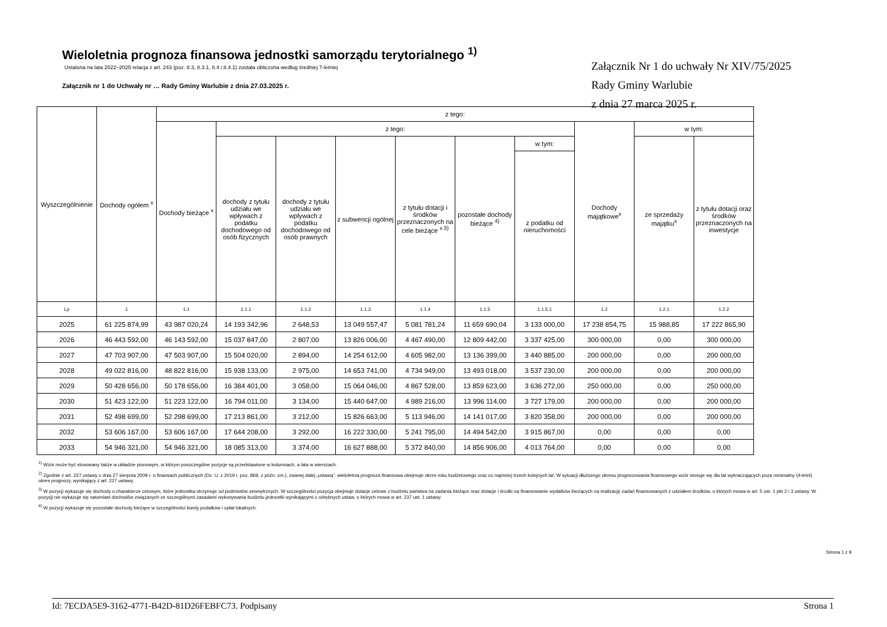Wieloletnia prognoza finansowa jednostki samorządu terytorialnego <sup>1)</sup>
Ustalona na lata 2022–2025 relacja z art. 243 (poz. 8.3, 8.3.1, 8.4 i 8.4.1) została obliczona według średniej 7-letniej
Załącznik nr 1 do Uchwały nr … Rady Gminy Warlubie z dnia 27.03.2025 r.
Załącznik Nr 1 do uchwały Nr XIV/75/2025
Rady Gminy Warlubie
z dnia 27 marca 2025 r.
| Wyszczególnienie | Dochody ogółem <sup>x</sup> | z tego: | | | | | | | | | |
| --- | --- | --- | --- | --- | --- | --- | --- | --- | --- | --- | --- |
| | | Dochody bieżące <sup>x</sup> | z tego: | | | | | | Dochody majątkowe<sup>x</sup> | w tym: | |
| | | | dochody z tytułu udziału we wpływach z podatku dochodowego od osób fizycznych | dochody z tytułu udziału we wpływach z podatku dochodowego od osób prawnych | z subwencji ogólnej | z tytułu dotacji i środków przeznaczonych na cele bieżące <sup>x 3)</sup> | pozostałe dochody bieżące <sup>4)</sup> | w tym: | | ze sprzedaży majątku<sup>x</sup> | z tytułu dotacji oraz środków przeznaczonych na inwestycje |
| | | | | | | | | z podatku od nieruchomości | | | |
| Lp | 1 | 1.1 | 1.1.1 | 1.1.2 | 1.1.3 | 1.1.4 | 1.1.5 | 1.1.5.1 | 1.2 | 1.2.1 | 1.2.2 |
| 2025 | 61 225 874,99 | 43 987 020,24 | 14 193 342,96 | 2 648,53 | 13 049 557,47 | 5 081 781,24 | 11 659 690,04 | 3 133 000,00 | 17 238 854,75 | 15 988,85 | 17 222 865,90 |
| 2026 | 46 443 592,00 | 46 143 592,00 | 15 037 847,00 | 2 807,00 | 13 826 006,00 | 4 467 490,00 | 12 809 442,00 | 3 337 425,00 | 300 000,00 | 0,00 | 300 000,00 |
| 2027 | 47 703 907,00 | 47 503 907,00 | 15 504 020,00 | 2 894,00 | 14 254 612,00 | 4 605 982,00 | 13 136 399,00 | 3 440 885,00 | 200 000,00 | 0,00 | 200 000,00 |
| 2028 | 49 022 816,00 | 48 822 816,00 | 15 938 133,00 | 2 975,00 | 14 653 741,00 | 4 734 949,00 | 13 493 018,00 | 3 537 230,00 | 200 000,00 | 0,00 | 200 000,00 |
| 2029 | 50 428 656,00 | 50 178 656,00 | 16 384 401,00 | 3 058,00 | 15 064 046,00 | 4 867 528,00 | 13 859 623,00 | 3 636 272,00 | 250 000,00 | 0,00 | 250 000,00 |
| 2030 | 51 423 122,00 | 51 223 122,00 | 16 794 011,00 | 3 134,00 | 15 440 647,00 | 4 989 216,00 | 13 996 114,00 | 3 727 179,00 | 200 000,00 | 0,00 | 200 000,00 |
| 2031 | 52 498 699,00 | 52 298 699,00 | 17 213 861,00 | 3 212,00 | 15 826 663,00 | 5 113 946,00 | 14 141 017,00 | 3 820 358,00 | 200 000,00 | 0,00 | 200 000,00 |
| 2032 | 53 606 167,00 | 53 606 167,00 | 17 644 208,00 | 3 292,00 | 16 222 330,00 | 5 241 795,00 | 14 494 542,00 | 3 915 867,00 | 0,00 | 0,00 | 0,00 |
| 2033 | 54 946 321,00 | 54 946 321,00 | 18 085 313,00 | 3 374,00 | 16 627 888,00 | 5 372 840,00 | 14 856 906,00 | 4 013 764,00 | 0,00 | 0,00 | 0,00 |
<sup>1)</sup> Wzór może być stosowany także w układzie pionowym, w którym poszczególne pozycje są przedstawione w kolumnach, a lata w wierszach.
<sup>2)</sup> Zgodnie z art. 227 ustawy z dnia 27 sierpnia 2009 r. o finansach publicznych (Dz. U. z 2019 r. poz. 869, z późn. zm.), zwanej dalej „ustawą”, wieloletnia prognoza finansowa obejmuje okres roku budżetowego oraz co najmniej trzech kolejnych lat. W sytuacji dłuższego okresu prognozowania finansowego wzór stosuje się dla lat wykraczających poza minimalny (4-letni) okres prognozy, wynikający z art. 227 ustawy.
<sup>3)</sup> W pozycji wykazuje się dochody o charakterze celowym, które jednostka otrzymuje od podmiotów zewnętrznych. W szczególności pozycja obejmuje dotacje celowe z budżetu państwa na zadania bieżące oraz dotacje i środki na finansowanie wydatków bieżących na realizację zadań finansowanych z udziałem środków, o których mowa w art. 5 ust. 1 pkt 2 i 3 ustawy. W pozycji nie wykazuje się natomiast dochodów związanych ze szczególnymi zasadami wykonywania budżetu jednostki wynikającymi z odrębnych ustaw, o których mowa w art. 237 ust. 1 ustawy.
<sup>4)</sup> W pozycji wykazuje się pozostałe dochody bieżące w szczególności kwoty podatków i opłat lokalnych.
Strona 1 z 9
Id: 7ECDA5E9-3162-4771-B42D-81D26FEBFC73. Podpisany Strona 1